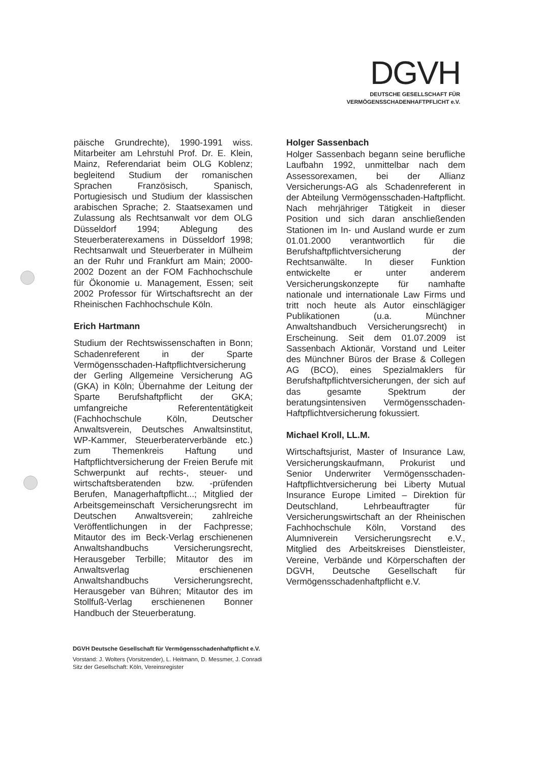DGVH
DEUTSCHE GESELLSCHAFT FÜR
VERMÖGENSSCHADENHAFTPFLICHT e.V.
päische Grundrechte), 1990-1991 wiss. Mitarbeiter am Lehrstuhl Prof. Dr. E. Klein, Mainz, Referendariat beim OLG Koblenz; begleitend Studium der romanischen Sprachen Französisch, Spanisch, Portugiesisch und Studium der klassischen arabischen Sprache; 2. Staatsexamen und Zulassung als Rechtsanwalt vor dem OLG Düsseldorf 1994; Ablegung des Steuerberaterexamens in Düsseldorf 1998; Rechtsanwalt und Steuerberater in Mülheim an der Ruhr und Frankfurt am Main; 2000-2002 Dozent an der FOM Fachhochschule für Ökonomie u. Management, Essen; seit 2002 Professor für Wirtschaftsrecht an der Rheinischen Fachhochschule Köln.
Erich Hartmann
Studium der Rechtswissenschaften in Bonn; Schadenreferent in der Sparte Vermögensschaden-Haftpflichtversicherung der Gerling Allgemeine Versicherung AG (GKA) in Köln; Übernahme der Leitung der Sparte Berufshaftpflicht der GKA; umfangreiche Referententätigkeit (Fachhochschule Köln, Deutscher Anwaltsverein, Deutsches Anwaltsinstitut, WP-Kammer, Steuerberaterverbände etc.) zum Themenkreis Haftung und Haftpflichtversicherung der Freien Berufe mit Schwerpunkt auf rechts-, steuer- und wirtschaftsberatenden bzw. -prüfenden Berufen, Managerhaftpflicht...; Mitglied der Arbeitsgemeinschaft Versicherungsrecht im Deutschen Anwaltsverein; zahlreiche Veröffentlichungen in der Fachpresse; Mitautor des im Beck-Verlag erschienenen Anwaltshandbuchs Versicherungsrecht, Herausgeber Terbille; Mitautor des im Anwaltsverlag erschienenen Anwaltshandbuchs Versicherungsrecht, Herausgeber van Bühren; Mitautor des im Stollfuß-Verlag erschienenen Bonner Handbuch der Steuerberatung.
Holger Sassenbach
Holger Sassenbach begann seine berufliche Laufbahn 1992, unmittelbar nach dem Assessorexamen, bei der Allianz Versicherungs-AG als Schadenreferent in der Abteilung Vermögensschaden-Haftpflicht. Nach mehrjähriger Tätigkeit in dieser Position und sich daran anschließenden Stationen im In- und Ausland wurde er zum 01.01.2000 verantwortlich für die Berufshaftpflichtversicherung der Rechtsanwälte. In dieser Funktion entwickelte er unter anderem Versicherungskonzepte für namhafte nationale und internationale Law Firms und tritt noch heute als Autor einschlägiger Publikationen (u.a. Münchner Anwaltshandbuch Versicherungsrecht) in Erscheinung. Seit dem 01.07.2009 ist Sassenbach Aktionär, Vorstand und Leiter des Münchner Büros der Brase & Collegen AG (BCO), eines Spezialmaklers für Berufshaftpflichtversicherungen, der sich auf das gesamte Spektrum der beratungsintensiven Vermögensschaden-Haftpflichtversicherung fokussiert.
Michael Kroll, LL.M.
Wirtschaftsjurist, Master of Insurance Law, Versicherungskaufmann, Prokurist und Senior Underwriter Vermögensschaden-Haftpflichtversicherung bei Liberty Mutual Insurance Europe Limited – Direktion für Deutschland, Lehrbeauftragter für Versicherungswirtschaft an der Rheinischen Fachhochschule Köln, Vorstand des Alumniverein Versicherungsrecht e.V., Mitglied des Arbeitskreises Dienstleister, Vereine, Verbände und Körperschaften der DGVH, Deutsche Gesellschaft für Vermögensschadenhaftpflicht e.V.
DGVH Deutsche Gesellschaft für Vermögensschadenhaftpflicht e.V.
Vorstand: J. Wolters (Vorsitzender), L. Heitmann, D. Messmer, J. Conradi
Sitz der Gesellschaft: Köln, Vereinsregister